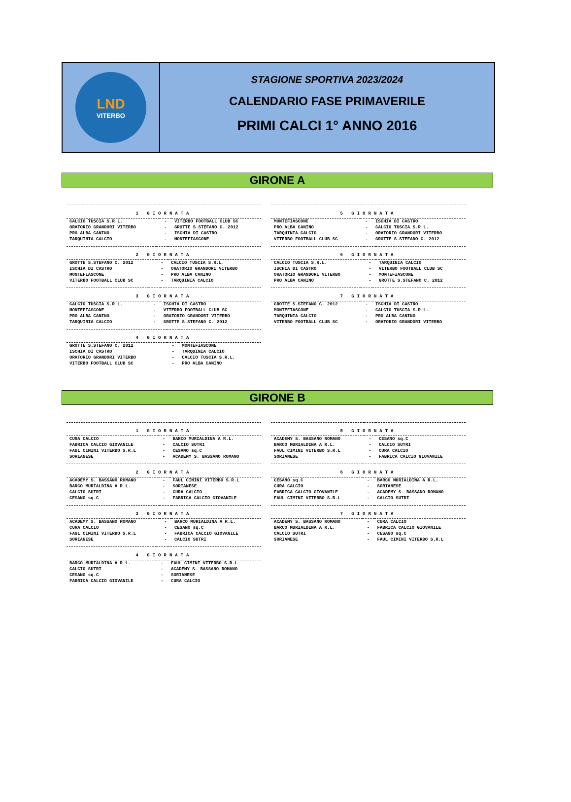LND
VITERBO
STAGIONE SPORTIVA 2023/2024
CALENDARIO FASE PRIMAVERILE
PRIMI CALCI 1° ANNO 2016
GIRONE A
| 1 GIORNATA | | |
| --- | --- | --- |
| CALCIO TUSCIA S.R.L. | - | VITERBO FOOTBALL CLUB SC |
| ORATORIO GRANDORI VITERBO | - | GROTTE S.STEFANO C. 2012 |
| PRO ALBA CANINO | - | ISCHIA DI CASTRO |
| TARQUINIA CALCIO | - | MONTEFIASCONE |
| 2 GIORNATA | | |
| --- | --- | --- |
| GROTTE S.STEFANO C. 2012 | - | CALCIO TUSCIA S.R.L. |
| ISCHIA DI CASTRO | - | ORATORIO GRANDORI VITERBO |
| MONTEFIASCONE | - | PRO ALBA CANINO |
| VITERBO FOOTBALL CLUB SC | - | TARQUINIA CALCIO |
| 3 GIORNATA | | |
| --- | --- | --- |
| CALCIO TUSCIA S.R.L. | - | ISCHIA DI CASTRO |
| MONTEFIASCONE | - | VITERBO FOOTBALL CLUB SC |
| PRO ALBA CANINO | - | ORATORIO GRANDORI VITERBO |
| TARQUINIA CALCIO | - | GROTTE S.STEFANO C. 2012 |
| 4 GIORNATA | | |
| --- | --- | --- |
| GROTTE S.STEFANO C. 2012 | - | MONTEFIASCONE |
| ISCHIA DI CASTRO | - | TARQUINIA CALCIO |
| ORATORIO GRANDORI VITERBO | - | CALCIO TUSCIA S.R.L. |
| VITERBO FOOTBALL CLUB SC | - | PRO ALBA CANINO |
| 5 GIORNATA | | |
| --- | --- | --- |
| MONTEFIASCONE | - | ISCHIA DI CASTRO |
| PRO ALBA CANINO | - | CALCIO TUSCIA S.R.L. |
| TARQUINIA CALCIO | - | ORATORIO GRANDORI VITERBO |
| VITERBO FOOTBALL CLUB SC | - | GROTTE S.STEFANO C. 2012 |
| 6 GIORNATA | | |
| --- | --- | --- |
| CALCIO TUSCIA S.R.L. | - | TARQUINIA CALCIO |
| ISCHIA DI CASTRO | - | VITERBO FOOTBALL CLUB SC |
| ORATORIO GRANDORI VITERBO | - | MONTEFIASCONE |
| PRO ALBA CANINO | - | GROTTE S.STEFANO C. 2012 |
| 7 GIORNATA | | |
| --- | --- | --- |
| GROTTE S.STEFANO C. 2012 | - | ISCHIA DI CASTRO |
| MONTEFIASCONE | - | CALCIO TUSCIA S.R.L. |
| TARQUINIA CALCIO | - | PRO ALBA CANINO |
| VITERBO FOOTBALL CLUB SC | - | ORATORIO GRANDORI VITERBO |
GIRONE B
| 1 GIORNATA | | |
| --- | --- | --- |
| CURA CALCIO | - | BARCO MURIALDINA A R.L. |
| FABRICA CALCIO GIOVANILE | - | CALCIO SUTRI |
| FAUL CIMINI VITERBO S.R.L | - | CESANO sq.C |
| SORIANESE | - | ACADEMY S. BASSANO ROMANO |
| 2 GIORNATA | | |
| --- | --- | --- |
| ACADEMY S. BASSANO ROMANO | - | FAUL CIMINI VITERBO S.R.L |
| BARCO MURIALDINA A R.L. | - | SORIANESE |
| CALCIO SUTRI | - | CURA CALCIO |
| CESANO sq.C | - | FABRICA CALCIO GIOVANILE |
| 3 GIORNATA | | |
| --- | --- | --- |
| ACADEMY S. BASSANO ROMANO | - | BARCO MURIALDINA A R.L. |
| CURA CALCIO | - | CESANO sq.C |
| FAUL CIMINI VITERBO S.R.L | - | FABRICA CALCIO GIOVANILE |
| SORIANESE | - | CALCIO SUTRI |
| 4 GIORNATA | | |
| --- | --- | --- |
| BARCO MURIALDINA A R.L. | - | FAUL CIMINI VITERBO S.R.L |
| CALCIO SUTRI | - | ACADEMY S. BASSANO ROMANO |
| CESANO sq.C | - | SORIANESE |
| FABRICA CALCIO GIOVANILE | - | CURA CALCIO |
| 5 GIORNATA | | |
| --- | --- | --- |
| ACADEMY S. BASSANO ROMANO | - | CESANO sq.C |
| BARCO MURIALDINA A R.L. | - | CALCIO SUTRI |
| FAUL CIMINI VITERBO S.R.L | - | CURA CALCIO |
| SORIANESE | - | FABRICA CALCIO GIOVANILE |
| 6 GIORNATA | | |
| --- | --- | --- |
| CESANO sq.C | - | BARCO MURIALDINA A R.L. |
| CURA CALCIO | - | SORIANESE |
| FABRICA CALCIO GIOVANILE | - | ACADEMY S. BASSANO ROMANO |
| FAUL CIMINI VITERBO S.R.L | - | CALCIO SUTRI |
| 7 GIORNATA | | |
| --- | --- | --- |
| ACADEMY S. BASSANO ROMANO | - | CURA CALCIO |
| BARCO MURIALDINA A R.L. | - | FABRICA CALCIO GIOVANILE |
| CALCIO SUTRI | - | CESANO sq.C |
| SORIANESE | - | FAUL CIMINI VITERBO S.R.L |